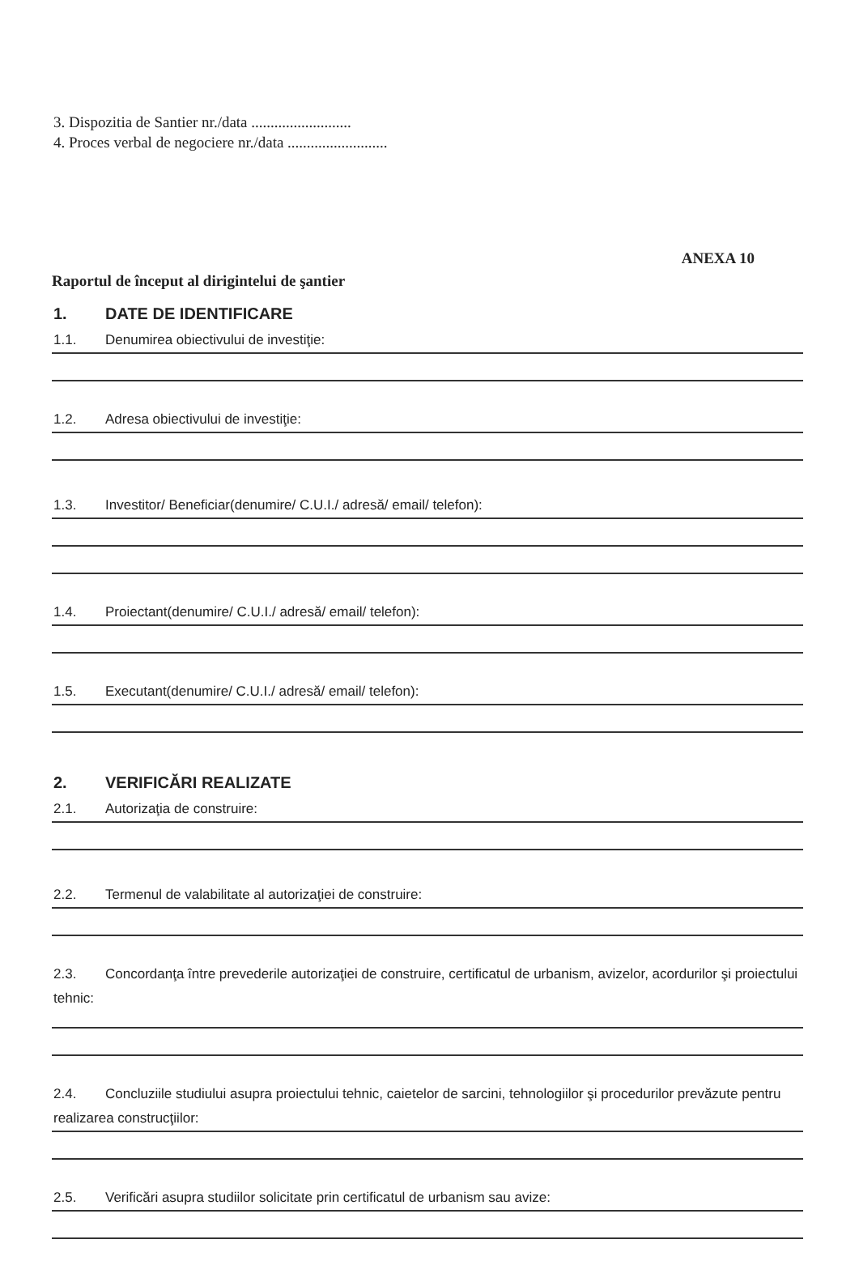3. Dispozitia de Santier nr./data ..........................
4. Proces verbal de negociere nr./data ..........................
ANEXA 10
Raportul de început al dirigintelui de şantier
1. DATE DE IDENTIFICARE
1.1. Denumirea obiectivului de investiţie:
1.2. Adresa obiectivului de investiţie:
1.3. Investitor/ Beneficiar(denumire/ C.U.I./ adresă/ email/ telefon):
1.4. Proiectant(denumire/ C.U.I./ adresă/ email/ telefon):
1.5. Executant(denumire/ C.U.I./ adresă/ email/ telefon):
2. VERIFICĂRI REALIZATE
2.1. Autorizaţia de construire:
2.2. Termenul de valabilitate al autorizaţiei de construire:
2.3. Concordanţa între prevederile autorizaţiei de construire, certificatul de urbanism, avizelor, acordurilor şi proiectului tehnic:
2.4. Concluziile studiului asupra proiectului tehnic, caietelor de sarcini, tehnologiilor şi procedurilor prevăzute pentru realizarea construcţiilor:
2.5. Verificări asupra studiilor solicitate prin certificatul de urbanism sau avize: